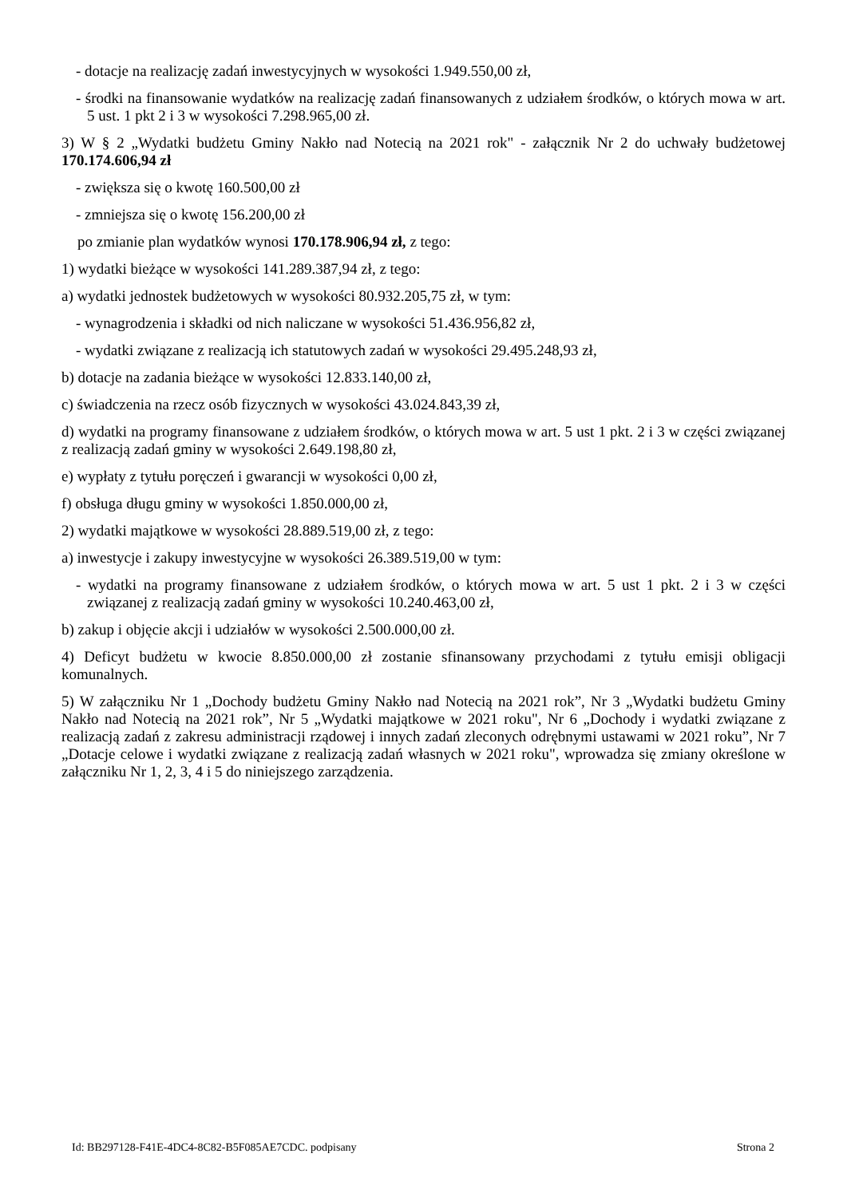- dotacje na realizację zadań inwestycyjnych w wysokości 1.949.550,00 zł,
- środki na finansowanie wydatków na realizację zadań finansowanych z udziałem środków, o których mowa w art. 5 ust. 1 pkt 2 i 3 w wysokości 7.298.965,00 zł.
3) W § 2 „Wydatki budżetu Gminy Nakło nad Notecią na 2021 rok" - załącznik Nr 2 do uchwały budżetowej 170.174.606,94 zł
- zwiększa się o kwotę 160.500,00 zł
- zmniejsza się o kwotę 156.200,00 zł
po zmianie plan wydatków wynosi 170.178.906,94 zł, z tego:
1) wydatki bieżące w wysokości 141.289.387,94 zł, z tego:
a) wydatki jednostek budżetowych w wysokości 80.932.205,75 zł, w tym:
- wynagrodzenia i składki od nich naliczane w wysokości 51.436.956,82 zł,
- wydatki związane z realizacją ich statutowych zadań w wysokości 29.495.248,93 zł,
b) dotacje na zadania bieżące w wysokości 12.833.140,00 zł,
c) świadczenia na rzecz osób fizycznych w wysokości 43.024.843,39 zł,
d) wydatki na programy finansowane z udziałem środków, o których mowa w art. 5 ust 1 pkt. 2 i 3 w części związanej z realizacją zadań gminy w wysokości 2.649.198,80 zł,
e) wypłaty z tytułu poręczeń i gwarancji w wysokości 0,00 zł,
f) obsługa długu gminy w wysokości 1.850.000,00 zł,
2) wydatki majątkowe w wysokości 28.889.519,00 zł, z tego:
a) inwestycje i zakupy inwestycyjne w wysokości 26.389.519,00 w tym:
- wydatki na programy finansowane z udziałem środków, o których mowa w art. 5 ust 1 pkt. 2 i 3 w części związanej z realizacją zadań gminy w wysokości 10.240.463,00 zł,
b) zakup i objęcie akcji i udziałów w wysokości 2.500.000,00 zł.
4) Deficyt budżetu w kwocie 8.850.000,00 zł zostanie sfinansowany przychodami z tytułu emisji obligacji komunalnych.
5) W załączniku Nr 1 „Dochody budżetu Gminy Nakło nad Notecią na 2021 rok”, Nr 3 „Wydatki budżetu Gminy Nakło nad Notecią na 2021 rok”, Nr 5 „Wydatki majątkowe w 2021 roku", Nr 6 „Dochody i wydatki związane z realizacją zadań z zakresu administracji rządowej i innych zadań zleconych odrębnymi ustawami w 2021 roku”, Nr 7 „Dotacje celowe i wydatki związane z realizacją zadań własnych w 2021 roku", wprowadza się zmiany określone w załączniku Nr 1, 2, 3, 4 i 5 do niniejszego zarządzenia.
Id: BB297128-F41E-4DC4-8C82-B5F085AE7CDC. podpisany Strona 2